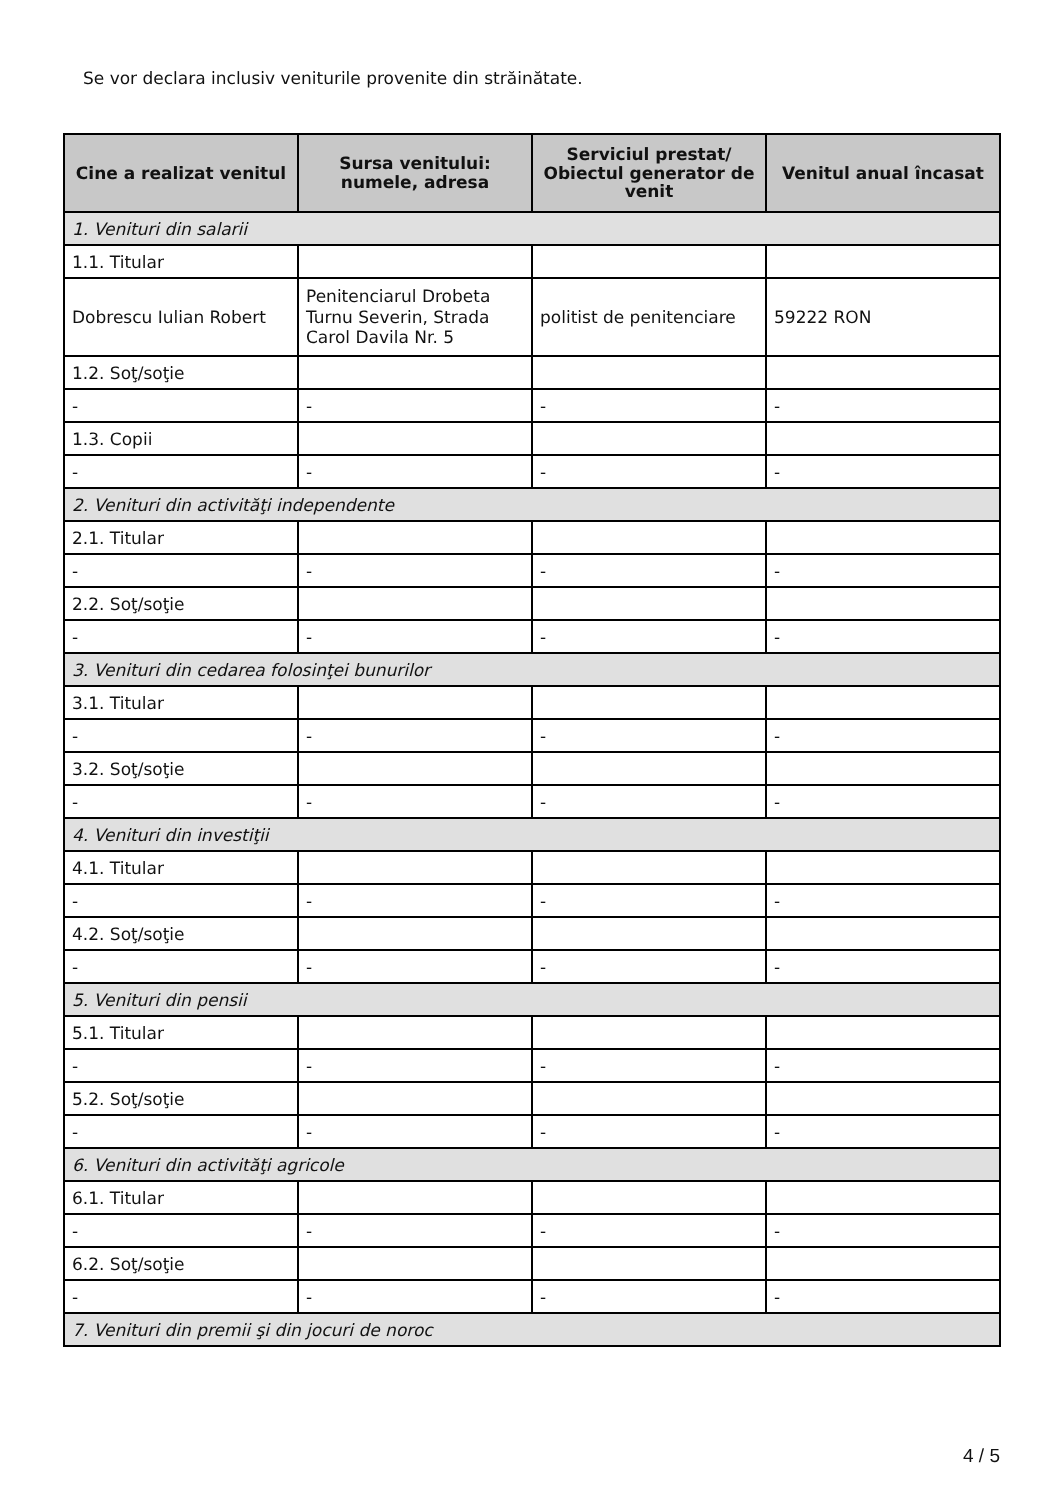Se vor declara inclusiv veniturile provenite din străinătate.
| Cine a realizat venitul | Sursa venitului: numele, adresa | Serviciul prestat/ Obiectul generator de venit | Venitul anual încasat |
| --- | --- | --- | --- |
| 1. Venituri din salarii | | | |
| 1.1. Titular | | | |
| Dobrescu Iulian Robert | Penitenciarul Drobeta Turnu Severin, Strada Carol Davila Nr. 5 | politist de penitenciare | 59222 RON |
| 1.2. Soţ/soţie | | | |
| - | - | - | - |
| 1.3. Copii | | | |
| - | - | - | - |
| 2. Venituri din activităţi independente | | | |
| 2.1. Titular | | | |
| - | - | - | - |
| 2.2. Soţ/soţie | | | |
| - | - | - | - |
| 3. Venituri din cedarea folosinţei bunurilor | | | |
| 3.1. Titular | | | |
| - | - | - | - |
| 3.2. Soţ/soţie | | | |
| - | - | - | - |
| 4. Venituri din investiţii | | | |
| 4.1. Titular | | | |
| - | - | - | - |
| 4.2. Soţ/soţie | | | |
| - | - | - | - |
| 5. Venituri din pensii | | | |
| 5.1. Titular | | | |
| - | - | - | - |
| 5.2. Soţ/soţie | | | |
| - | - | - | - |
| 6. Venituri din activităţi agricole | | | |
| 6.1. Titular | | | |
| - | - | - | - |
| 6.2. Soţ/soţie | | | |
| - | - | - | - |
| 7. Venituri din premii şi din jocuri de noroc | | | |
4 / 5